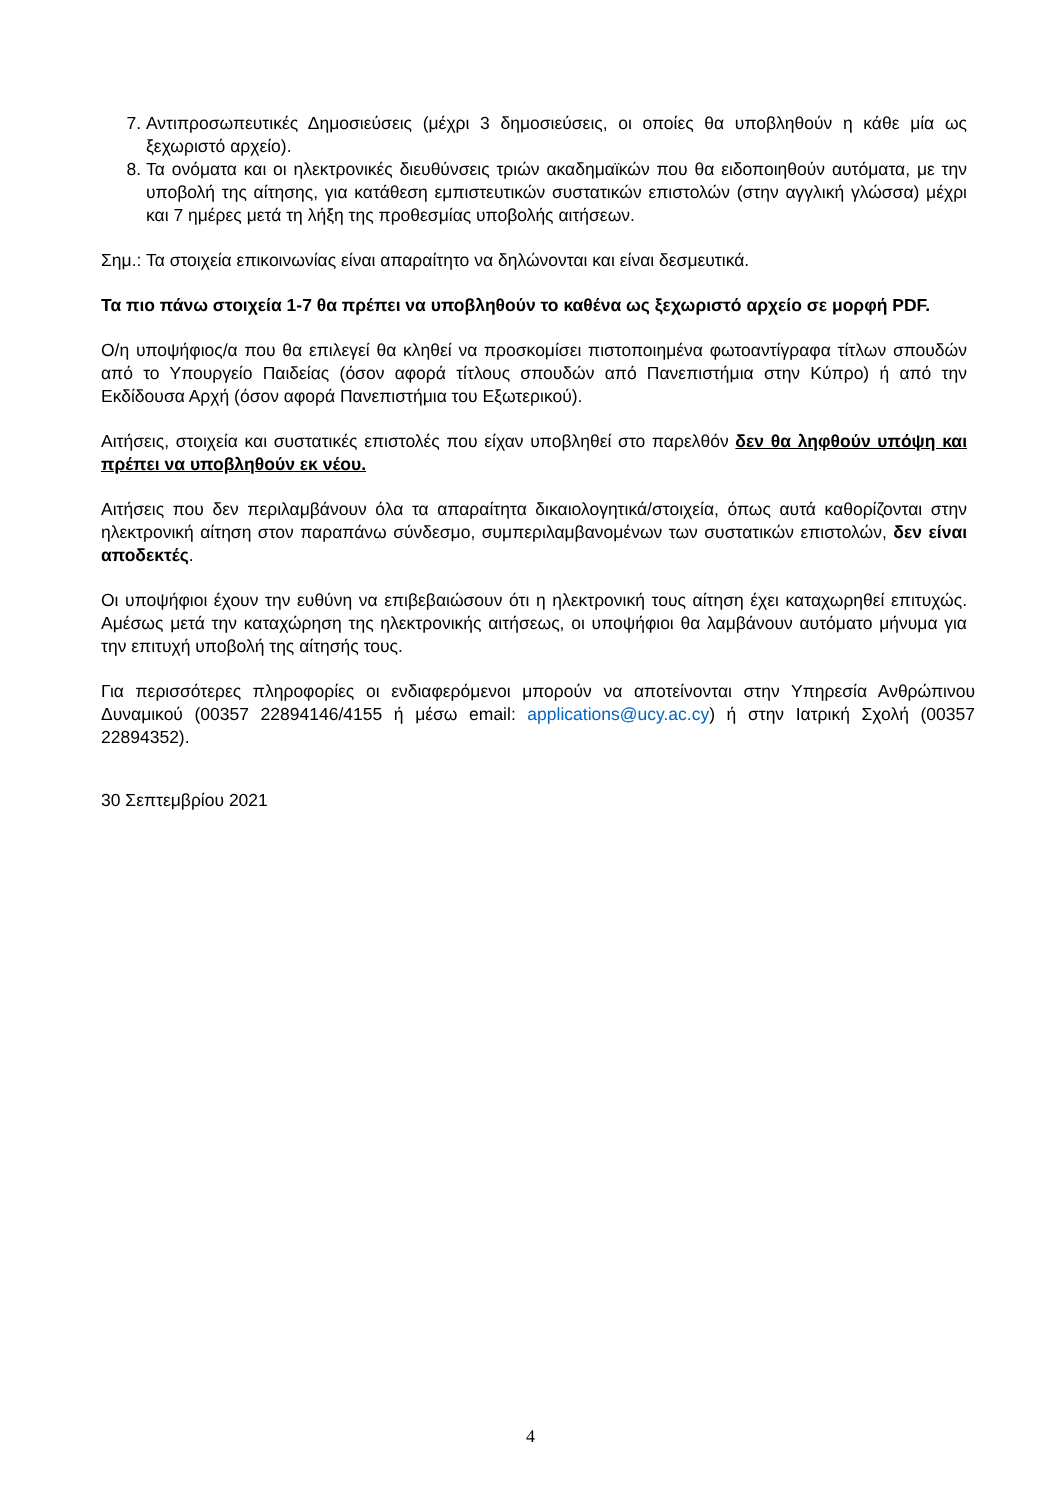7. Αντιπροσωπευτικές Δημοσιεύσεις (μέχρι 3 δημοσιεύσεις, οι οποίες θα υποβληθούν η κάθε μία ως ξεχωριστό αρχείο).
8. Τα ονόματα και οι ηλεκτρονικές διευθύνσεις τριών ακαδημαϊκών που θα ειδοποιηθούν αυτόματα, με την υποβολή της αίτησης, για κατάθεση εμπιστευτικών συστατικών επιστολών (στην αγγλική γλώσσα) μέχρι και 7 ημέρες μετά τη λήξη της προθεσμίας υποβολής αιτήσεων.
Σημ.: Τα στοιχεία επικοινωνίας είναι απαραίτητο να δηλώνονται και είναι δεσμευτικά.
Τα πιο πάνω στοιχεία 1-7 θα πρέπει να υποβληθούν το καθένα ως ξεχωριστό αρχείο σε μορφή PDF.
Ο/η υποψήφιος/α που θα επιλεγεί θα κληθεί να προσκομίσει πιστοποιημένα φωτοαντίγραφα τίτλων σπουδών από το Υπουργείο Παιδείας (όσον αφορά τίτλους σπουδών από Πανεπιστήμια στην Κύπρο) ή από την Εκδίδουσα Αρχή (όσον αφορά Πανεπιστήμια του Εξωτερικού).
Αιτήσεις, στοιχεία και συστατικές επιστολές που είχαν υποβληθεί στο παρελθόν δεν θα ληφθούν υπόψη και πρέπει να υποβληθούν εκ νέου.
Αιτήσεις που δεν περιλαμβάνουν όλα τα απαραίτητα δικαιολογητικά/στοιχεία, όπως αυτά καθορίζονται στην ηλεκτρονική αίτηση στον παραπάνω σύνδεσμο, συμπεριλαμβανομένων των συστατικών επιστολών, δεν είναι αποδεκτές.
Οι υποψήφιοι έχουν την ευθύνη να επιβεβαιώσουν ότι η ηλεκτρονική τους αίτηση έχει καταχωρηθεί επιτυχώς. Αμέσως μετά την καταχώρηση της ηλεκτρονικής αιτήσεως, οι υποψήφιοι θα λαμβάνουν αυτόματο μήνυμα για την επιτυχή υποβολή της αίτησής τους.
Για περισσότερες πληροφορίες οι ενδιαφερόμενοι μπορούν να αποτείνονται στην Υπηρεσία Ανθρώπινου Δυναμικού (00357 22894146/4155 ή μέσω email: applications@ucy.ac.cy) ή στην Ιατρική Σχολή (00357 22894352).
30 Σεπτεμβρίου 2021
4